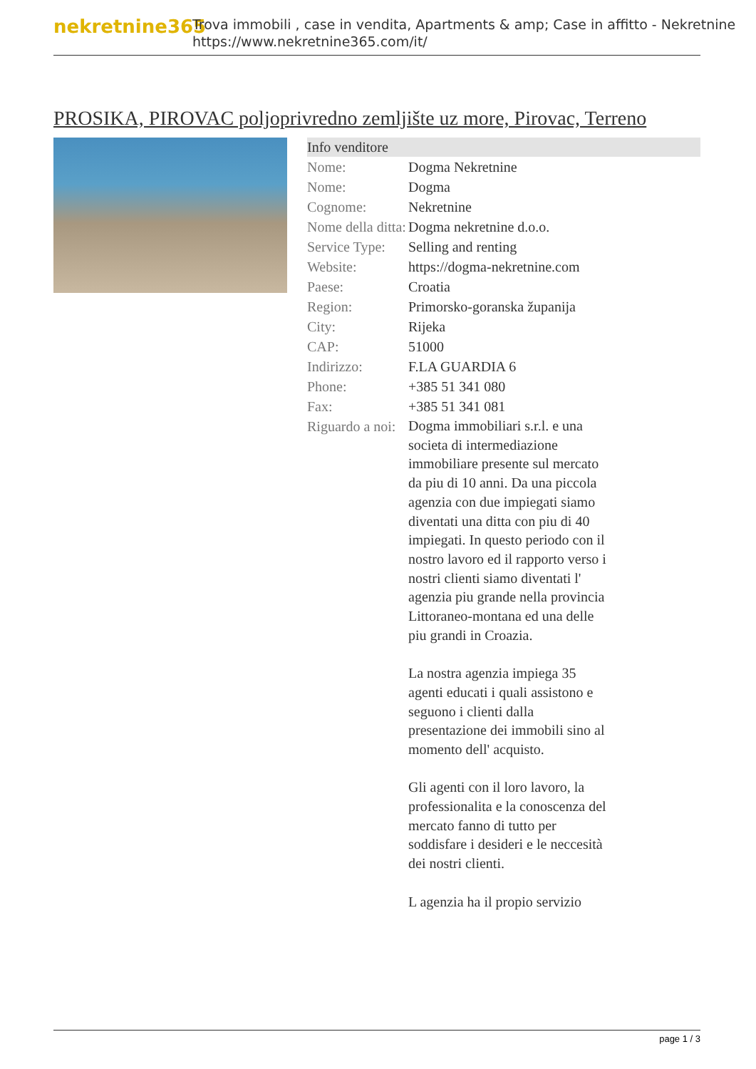nekretnine365
Trova immobili , case in vendita, Apartments & amp; Case in affitto - Nekretnine
https://www.nekretnine365.com/it/
PROSIKA, PIROVAC poljoprivredno zemljište uz more, Pirovac, Terreno
Info venditore
| Nome: | Dogma Nekretnine |
| Nome: | Dogma |
| Cognome: | Nekretnine |
| Nome della ditta: | Dogma nekretnine d.o.o. |
| Service Type: | Selling and renting |
| Website: | https://dogma-nekretnine.com |
| Paese: | Croatia |
| Region: | Primorsko-goranska županija |
| City: | Rijeka |
| CAP: | 51000 |
| Indirizzo: | F.LA GUARDIA 6 |
| Phone: | +385 51 341 080 |
| Fax: | +385 51 341 081 |
| Riguardo a noi: | Dogma immobiliari s.r.l. e una societa di intermediazione immobiliare presente sul mercato da piu di 10 anni. Da una piccola agenzia con due impiegati siamo diventati una ditta con piu di 40 impiegati. In questo periodo con il nostro lavoro ed il rapporto verso i nostri clienti siamo diventati l' agenzia piu grande nella provincia Littoraneo-montana ed una delle piu grandi in Croazia. La nostra agenzia impiega 35 agenti educati i quali assistono e seguono i clienti dalla presentazione dei immobili sino al momento dell' acquisto. Gli agenti con il loro lavoro, la professionalita e la conoscenza del mercato fanno di tutto per soddisfare i desideri e le neccesità dei nostri clienti. L agenzia ha il propio servizio |
page 1 / 3